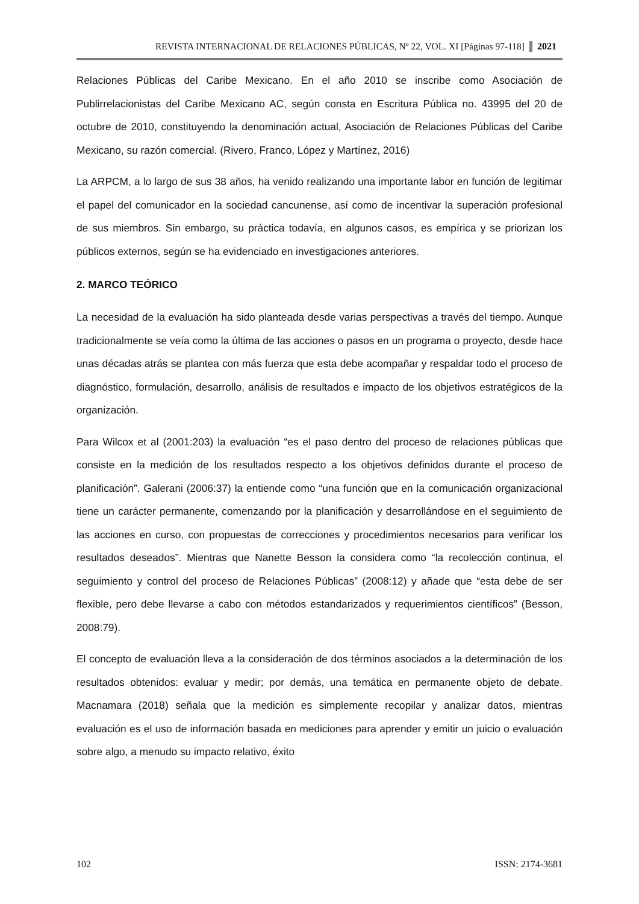REVISTA INTERNACIONAL DE RELACIONES PÚBLICAS, Nº 22, VOL. XI [Páginas 97-118] 2021
Relaciones Públicas del Caribe Mexicano. En el año 2010 se inscribe como Asociación de Publirrelacionistas del Caribe Mexicano AC, según consta en Escritura Pública no. 43995 del 20 de octubre de 2010, constituyendo la denominación actual, Asociación de Relaciones Públicas del Caribe Mexicano, su razón comercial. (Rivero, Franco, López y Martínez, 2016)
La ARPCM, a lo largo de sus 38 años, ha venido realizando una importante labor en función de legitimar el papel del comunicador en la sociedad cancunense, así como de incentivar la superación profesional de sus miembros. Sin embargo, su práctica todavía, en algunos casos, es empírica y se priorizan los públicos externos, según se ha evidenciado en investigaciones anteriores.
2. MARCO TEÓRICO
La necesidad de la evaluación ha sido planteada desde varias perspectivas a través del tiempo. Aunque tradicionalmente se veía como la última de las acciones o pasos en un programa o proyecto, desde hace unas décadas atrás se plantea con más fuerza que esta debe acompañar y respaldar todo el proceso de diagnóstico, formulación, desarrollo, análisis de resultados e impacto de los objetivos estratégicos de la organización.
Para Wilcox et al (2001:203) la evaluación “es el paso dentro del proceso de relaciones públicas que consiste en la medición de los resultados respecto a los objetivos definidos durante el proceso de planificación”. Galerani (2006:37) la entiende como “una función que en la comunicación organizacional tiene un carácter permanente, comenzando por la planificación y desarrollándose en el seguimiento de las acciones en curso, con propuestas de correcciones y procedimientos necesarios para verificar los resultados deseados”. Mientras que Nanette Besson la considera como “la recolección continua, el seguimiento y control del proceso de Relaciones Públicas” (2008:12) y añade que “esta debe de ser flexible, pero debe llevarse a cabo con métodos estandarizados y requerimientos científicos” (Besson, 2008:79).
El concepto de evaluación lleva a la consideración de dos términos asociados a la determinación de los resultados obtenidos: evaluar y medir; por demás, una temática en permanente objeto de debate. Macnamara (2018) señala que la medición es simplemente recopilar y analizar datos, mientras evaluación es el uso de información basada en mediciones para aprender y emitir un juicio o evaluación sobre algo, a menudo su impacto relativo, éxito
102 ISSN: 2174-3681